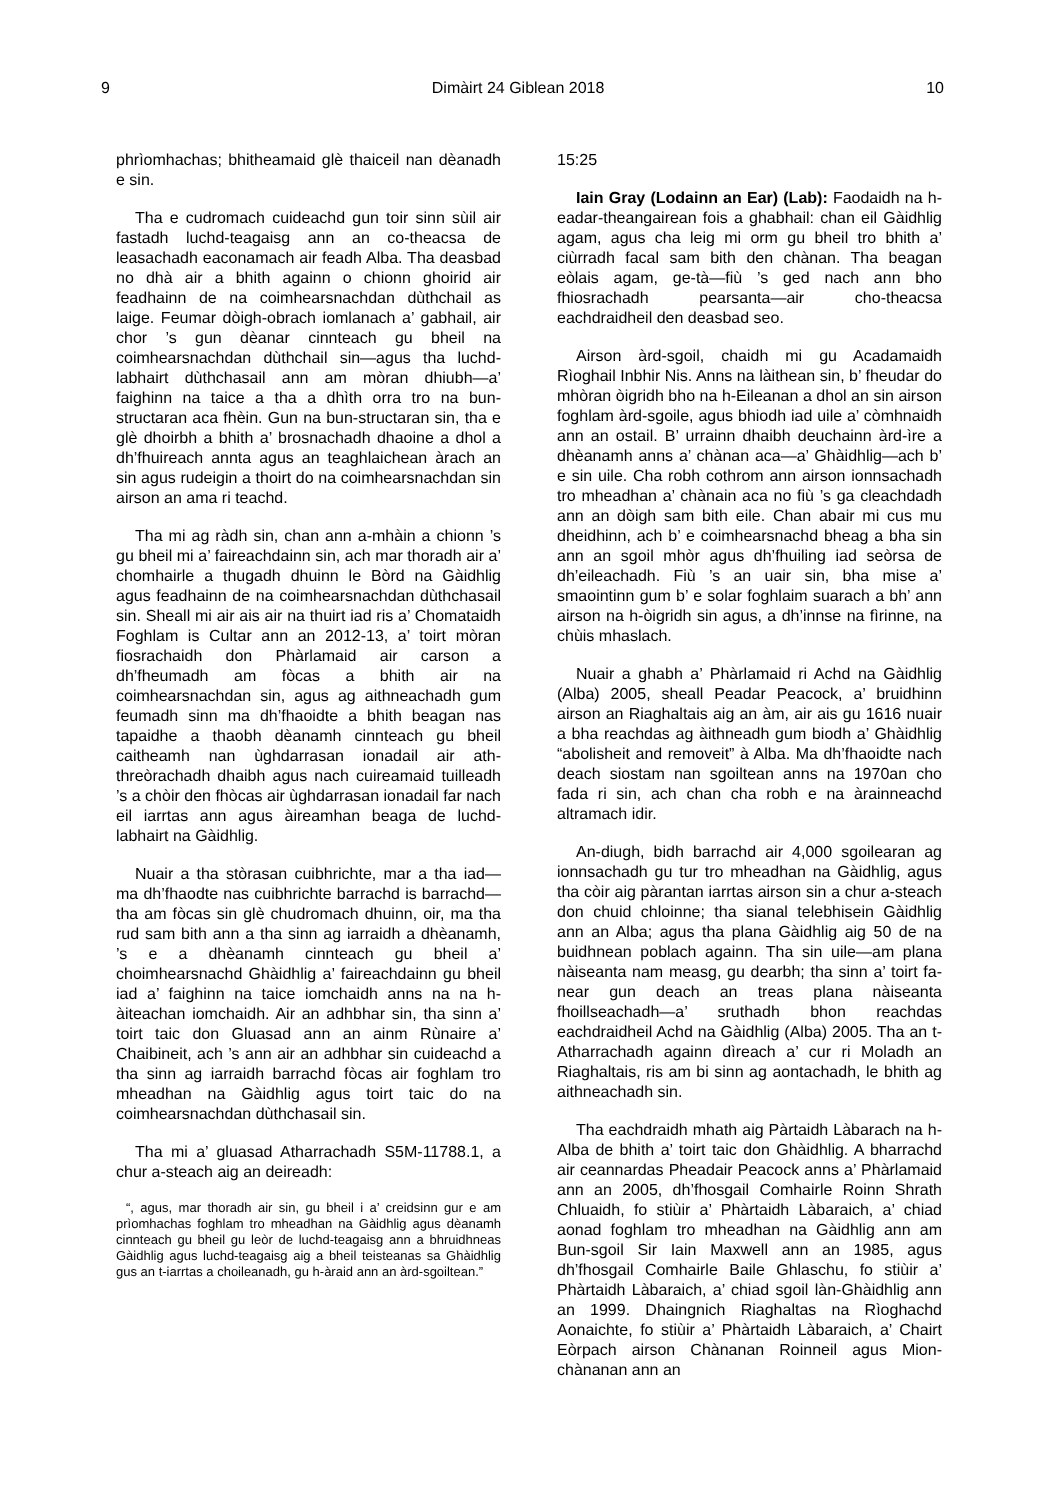9 Dimàirt 24 Giblean 2018 10
phrìomhachas; bhitheamaid glè thaiceil nan dèanadh e sin.
Tha e cudromach cuideachd gun toir sinn sùil air fastadh luchd-teagaisg ann an co-theacsa de leasachadh eaconamach air feadh Alba. Tha deasbad no dhà air a bhith againn o chionn ghoirid air feadhainn de na coimhearsnachdan dùthchail as laige. Feumar dòigh-obrach iomlanach a’ gabhail, air chor ’s gun dèanar cinnteach gu bheil na coimhearsnachdan dùthchail sin—agus tha luchd-labhairt dùthchasail ann am mòran dhiubh—a’ faighinn na taice a tha a dhìth orra tro na bun-structaran aca fhèin. Gun na bun-structaran sin, tha e glè dhoirbh a bhith a’ brosnachadh dhaoine a dhol a dh’fhuireach annta agus an teaghlaichean àrach an sin agus rudeigin a thoirt do na coimhearsnachdan sin airson an ama ri teachd.
Tha mi ag ràdh sin, chan ann a-mhàin a chionn ’s gu bheil mi a’ faireachdainn sin, ach mar thoradh air a’ chomhairle a thugadh dhuinn le Bòrd na Gàidhlig agus feadhainn de na coimhearsnachdan dùthchasail sin. Sheall mi air ais air na thuirt iad ris a’ Chomataidh Foghlam is Cultar ann an 2012-13, a’ toirt mòran fiosrachaidh don Phàrlamaid air carson a dh’fheumadh am fòcas a bhith air na coimhearsnachdan sin, agus ag aithneachadh gum feumadh sinn ma dh’fhaoidte a bhith beagan nas tapaidhe a thaobh dèanamh cinnteach gu bheil caitheamh nan ùghdarrasan ionadail air ath-threòrachadh dhaibh agus nach cuireamaid tuilleadh ’s a chòir den fhòcas air ùghdarrasan ionadail far nach eil iarrtas ann agus àireamhan beaga de luchd-labhairt na Gàidhlig.
Nuair a tha stòrasan cuibhrichte, mar a tha iad—ma dh’fhaodte nas cuibhrichte barrachd is barrachd—tha am fòcas sin glè chudromach dhuinn, oir, ma tha rud sam bith ann a tha sinn ag iarraidh a dhèanamh, ’s e a dhèanamh cinnteach gu bheil a’ choimhearsnachd Ghàidhlig a’ faireachdainn gu bheil iad a’ faighinn na taice iomchaidh anns na na h-àiteachan iomchaidh. Air an adhbhar sin, tha sinn a’ toirt taic don Gluasad ann an ainm Rùnaire a’ Chaibineit, ach ’s ann air an adhbhar sin cuideachd a tha sinn ag iarraidh barrachd fòcas air foghlam tro mheadhan na Gàidhlig agus toirt taic do na coimhearsnachdan dùthchasail sin.
Tha mi a’ gluasad Atharrachadh S5M-11788.1, a chur a-steach aig an deireadh:
“, agus, mar thoradh air sin, gu bheil i a’ creidsinn gur e am prìomhachas foghlam tro mheadhan na Gàidhlig agus dèanamh cinnteach gu bheil gu leòr de luchd-teagaisg ann a bhruidhneas Gàidhlig agus luchd-teagaisg aig a bheil teisteanas sa Ghàidhlig gus an t-iarrtas a choileanadh, gu h-àraid ann an àrd-sgoiltean.”
15:25
Iain Gray (Lodainn an Ear) (Lab): Faodaidh na h-eadar-theangairean fois a ghabhail: chan eil Gàidhlig agam, agus cha leig mi orm gu bheil tro bhith a’ ciùrradh facal sam bith den chànan. Tha beagan eòlais agam, ge-tà—fiù ’s ged nach ann bho fhiosrachadh pearsanta—air cho-theacsa eachdraidheil den deasbad seo.
Airson àrd-sgoil, chaidh mi gu Acadamaidh Rìoghail Inbhir Nis. Anns na làithean sin, b’ fheudar do mhòran òigridh bho na h-Eileanan a dhol an sin airson foghlam àrd-sgoile, agus bhiodh iad uile a’ còmhnaidh ann an ostail. B’ urrainn dhaibh deuchainn àrd-ìre a dhèanamh anns a’ chànan aca—a’ Ghàidhlig—ach b’ e sin uile. Cha robh cothrom ann airson ionnsachadh tro mheadhan a’ chànain aca no fiù ’s ga cleachdadh ann an dòigh sam bith eile. Chan abair mi cus mu dheidhinn, ach b’ e coimhearsnachd bheag a bha sin ann an sgoil mhòr agus dh’fhuiling iad seòrsa de dh’eileachadh. Fiù ’s an uair sin, bha mise a’ smaointinn gum b’ e solar foghlaim suarach a bh’ ann airson na h-òigridh sin agus, a dh’innse na fìrinne, na chùis mhaslach.
Nuair a ghabh a’ Phàrlamaid ri Achd na Gàidhlig (Alba) 2005, sheall Peadar Peacock, a’ bruidhinn airson an Riaghaltais aig an àm, air ais gu 1616 nuair a bha reachdas ag àithneadh gum biodh a’ Ghàidhlig “abolisheit and removeit” à Alba. Ma dh’fhaoidte nach deach siostam nan sgoiltean anns na 1970an cho fada ri sin, ach chan cha robh e na àrainneachd altramach idir.
An-diugh, bidh barrachd air 4,000 sgoilearan ag ionnsachadh gu tur tro mheadhan na Gàidhlig, agus tha còir aig pàrantan iarrtas airson sin a chur a-steach don chuid chloinne; tha sianal telebhisein Gàidhlig ann an Alba; agus tha plana Gàidhlig aig 50 de na buidhnean poblach againn. Tha sin uile—am plana nàiseanta nam measg, gu dearbh; tha sinn a’ toirt fa-near gun deach an treas plana nàiseanta fhoillseachadh—a’ sruthadh bhon reachdas eachdraidheil Achd na Gàidhlig (Alba) 2005. Tha an t-Atharrachadh againn dìreach a’ cur ri Moladh an Riaghaltais, ris am bi sinn ag aontachadh, le bhith ag aithneachadh sin.
Tha eachdraidh mhath aig Pàrtaidh Làbarach na h-Alba de bhith a’ toirt taic don Ghàidhlig. A bharrachd air ceannardas Pheadair Peacock anns a’ Phàrlamaid ann an 2005, dh’fhosgail Comhairle Roinn Shrath Chluaidh, fo stiùir a’ Phàrtaidh Làbaraich, a’ chiad aonad foghlam tro mheadhan na Gàidhlig ann am Bun-sgoil Sir Iain Maxwell ann an 1985, agus dh’fhosgail Comhairle Baile Ghlaschu, fo stiùir a’ Phàrtaidh Làbaraich, a’ chiad sgoil làn-Ghàidhlig ann an 1999. Dhaingnich Riaghaltas na Rìoghachd Aonaichte, fo stiùir a’ Phàrtaidh Làbaraich, a’ Chairt Eòrpach airson Chànanan Roinneil agus Mion-chànanan ann an